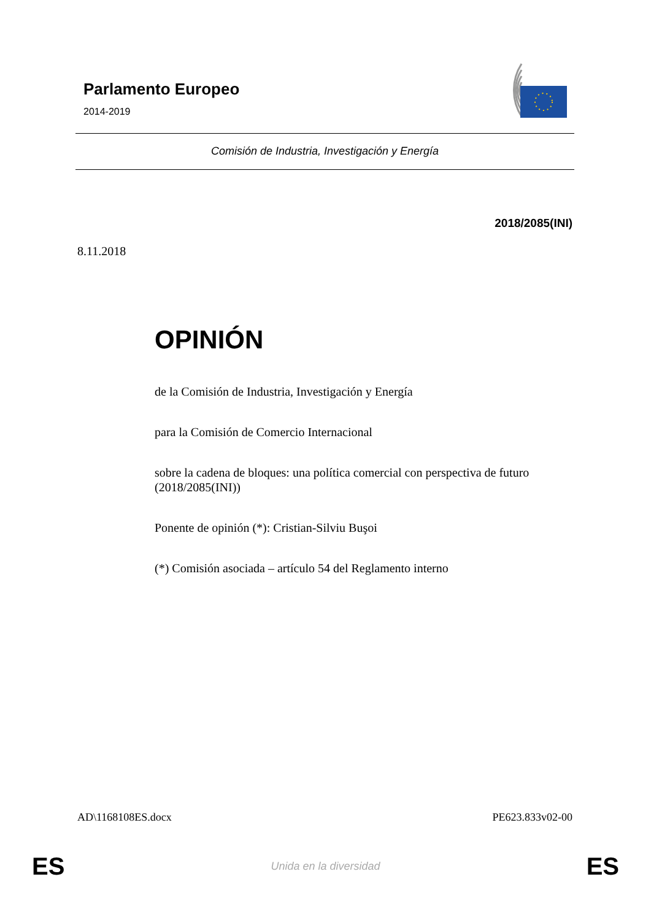Parlamento Europeo
2014-2019
Comisión de Industria, Investigación y Energía
2018/2085(INI)
8.11.2018
OPINIÓN
de la Comisión de Industria, Investigación y Energía
para la Comisión de Comercio Internacional
sobre la cadena de bloques: una política comercial con perspectiva de futuro (2018/2085(INI))
Ponente de opinión (*): Cristian-Silviu Buşoi
(*) Comisión asociada – artículo 54 del Reglamento interno
AD\1168108ES.docx PE623.833v02-00
ES
Unida en la diversidad ES